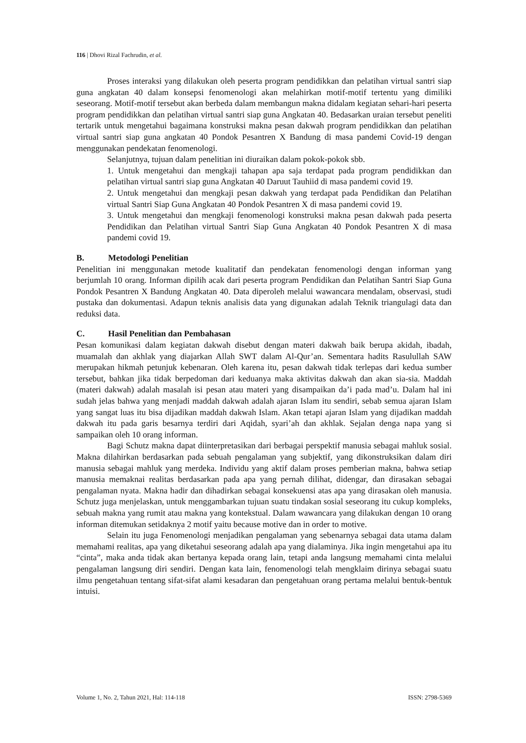116 | Dhovi Rizal Fachrudin, et al.
Proses interaksi yang dilakukan oleh peserta program pendidikkan dan pelatihan virtual santri siap guna angkatan 40 dalam konsepsi fenomenologi akan melahirkan motif-motif tertentu yang dimiliki seseorang. Motif-motif tersebut akan berbeda dalam membangun makna didalam kegiatan sehari-hari peserta program pendidikkan dan pelatihan virtual santri siap guna Angkatan 40. Bedasarkan uraian tersebut peneliti tertarik untuk mengetahui bagaimana konstruksi makna pesan dakwah program pendidikkan dan pelatihan virtual santri siap guna angkatan 40 Pondok Pesantren X Bandung di masa pandemi Covid-19 dengan menggunakan pendekatan fenomenologi.
Selanjutnya, tujuan dalam penelitian ini diuraikan dalam pokok-pokok sbb.
1. Untuk mengetahui dan mengkaji tahapan apa saja terdapat pada program pendidikkan dan pelatihan virtual santri siap guna Angkatan 40 Daruut Tauhiid di masa pandemi covid 19.
2. Untuk mengetahui dan mengkaji pesan dakwah yang terdapat pada Pendidikan dan Pelatihan virtual Santri Siap Guna Angkatan 40 Pondok Pesantren X di masa pandemi covid 19.
3. Untuk mengetahui dan mengkaji fenomenologi konstruksi makna pesan dakwah pada peserta Pendidikan dan Pelatihan virtual Santri Siap Guna Angkatan 40 Pondok Pesantren X di masa pandemi covid 19.
B. Metodologi Penelitian
Penelitian ini menggunakan metode kualitatif dan pendekatan fenomenologi dengan informan yang berjumlah 10 orang. Informan dipilih acak dari peserta program Pendidikan dan Pelatihan Santri Siap Guna Pondok Pesantren X Bandung Angkatan 40. Data diperoleh melalui wawancara mendalam, observasi, studi pustaka dan dokumentasi. Adapun teknis analisis data yang digunakan adalah Teknik triangulagi data dan reduksi data.
C. Hasil Penelitian dan Pembahasan
Pesan komunikasi dalam kegiatan dakwah disebut dengan materi dakwah baik berupa akidah, ibadah, muamalah dan akhlak yang diajarkan Allah SWT dalam Al-Qur’an. Sementara hadits Rasulullah SAW merupakan hikmah petunjuk kebenaran. Oleh karena itu, pesan dakwah tidak terlepas dari kedua sumber tersebut, bahkan jika tidak berpedoman dari keduanya maka aktivitas dakwah dan akan sia-sia. Maddah (materi dakwah) adalah masalah isi pesan atau materi yang disampaikan da’i pada mad’u. Dalam hal ini sudah jelas bahwa yang menjadi maddah dakwah adalah ajaran Islam itu sendiri, sebab semua ajaran Islam yang sangat luas itu bisa dijadikan maddah dakwah Islam. Akan tetapi ajaran Islam yang dijadikan maddah dakwah itu pada garis besarnya terdiri dari Aqidah, syari’ah dan akhlak. Sejalan denga napa yang si sampaikan oleh 10 orang informan.
Bagi Schutz makna dapat diinterpretasikan dari berbagai perspektif manusia sebagai mahluk sosial. Makna dilahirkan berdasarkan pada sebuah pengalaman yang subjektif, yang dikonstruksikan dalam diri manusia sebagai mahluk yang merdeka. Individu yang aktif dalam proses pemberian makna, bahwa setiap manusia memaknai realitas berdasarkan pada apa yang pernah dilihat, didengar, dan dirasakan sebagai pengalaman nyata. Makna hadir dan dihadirkan sebagai konsekuensi atas apa yang dirasakan oleh manusia. Schutz juga menjelaskan, untuk menggambarkan tujuan suatu tindakan sosial seseorang itu cukup kompleks, sebuah makna yang rumit atau makna yang kontekstual. Dalam wawancara yang dilakukan dengan 10 orang informan ditemukan setidaknya 2 motif yaitu because motive dan in order to motive.
Selain itu juga Fenomenologi menjadikan pengalaman yang sebenarnya sebagai data utama dalam memahami realitas, apa yang diketahui seseorang adalah apa yang dialaminya. Jika ingin mengetahui apa itu “cinta”, maka anda tidak akan bertanya kepada orang lain, tetapi anda langsung memahami cinta melalui pengalaman langsung diri sendiri. Dengan kata lain, fenomenologi telah mengklaim dirinya sebagai suatu ilmu pengetahuan tentang sifat-sifat alami kesadaran dan pengetahuan orang pertama melalui bentuk-bentuk intuisi.
Volume 1, No. 2, Tahun 2021, Hal: 114-118 ISSN: 2798-5369